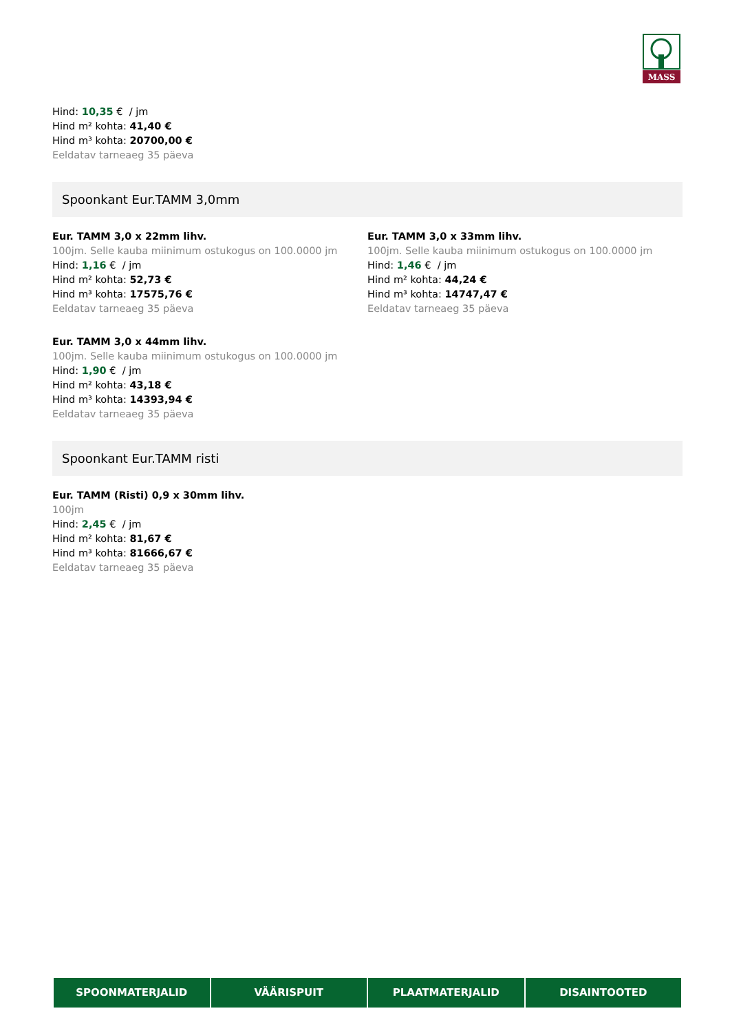MASS
Hind: 10,35 € / jm
Hind m² kohta: 41,40 €
Hind m³ kohta: 20700,00 €
Eeldatav tarneaeg 35 päeva
Spoonkant Eur.TAMM 3,0mm
Eur. TAMM 3,0 x 22mm lihv.
100jm. Selle kauba miinimum ostukogus on 100.0000 jm
Hind: 1,16 € / jm
Hind m² kohta: 52,73 €
Hind m³ kohta: 17575,76 €
Eeldatav tarneaeg 35 päeva
Eur. TAMM 3,0 x 33mm lihv.
100jm. Selle kauba miinimum ostukogus on 100.0000 jm
Hind: 1,46 € / jm
Hind m² kohta: 44,24 €
Hind m³ kohta: 14747,47 €
Eeldatav tarneaeg 35 päeva
Eur. TAMM 3,0 x 44mm lihv.
100jm. Selle kauba miinimum ostukogus on 100.0000 jm
Hind: 1,90 € / jm
Hind m² kohta: 43,18 €
Hind m³ kohta: 14393,94 €
Eeldatav tarneaeg 35 päeva
Spoonkant Eur.TAMM risti
Eur. TAMM (Risti) 0,9 x 30mm lihv.
100jm
Hind: 2,45 € / jm
Hind m² kohta: 81,67 €
Hind m³ kohta: 81666,67 €
Eeldatav tarneaeg 35 päeva
SPOONMATERJALID VÄÄRISPUIT PLAATMATERJALID DISAINTOOTED